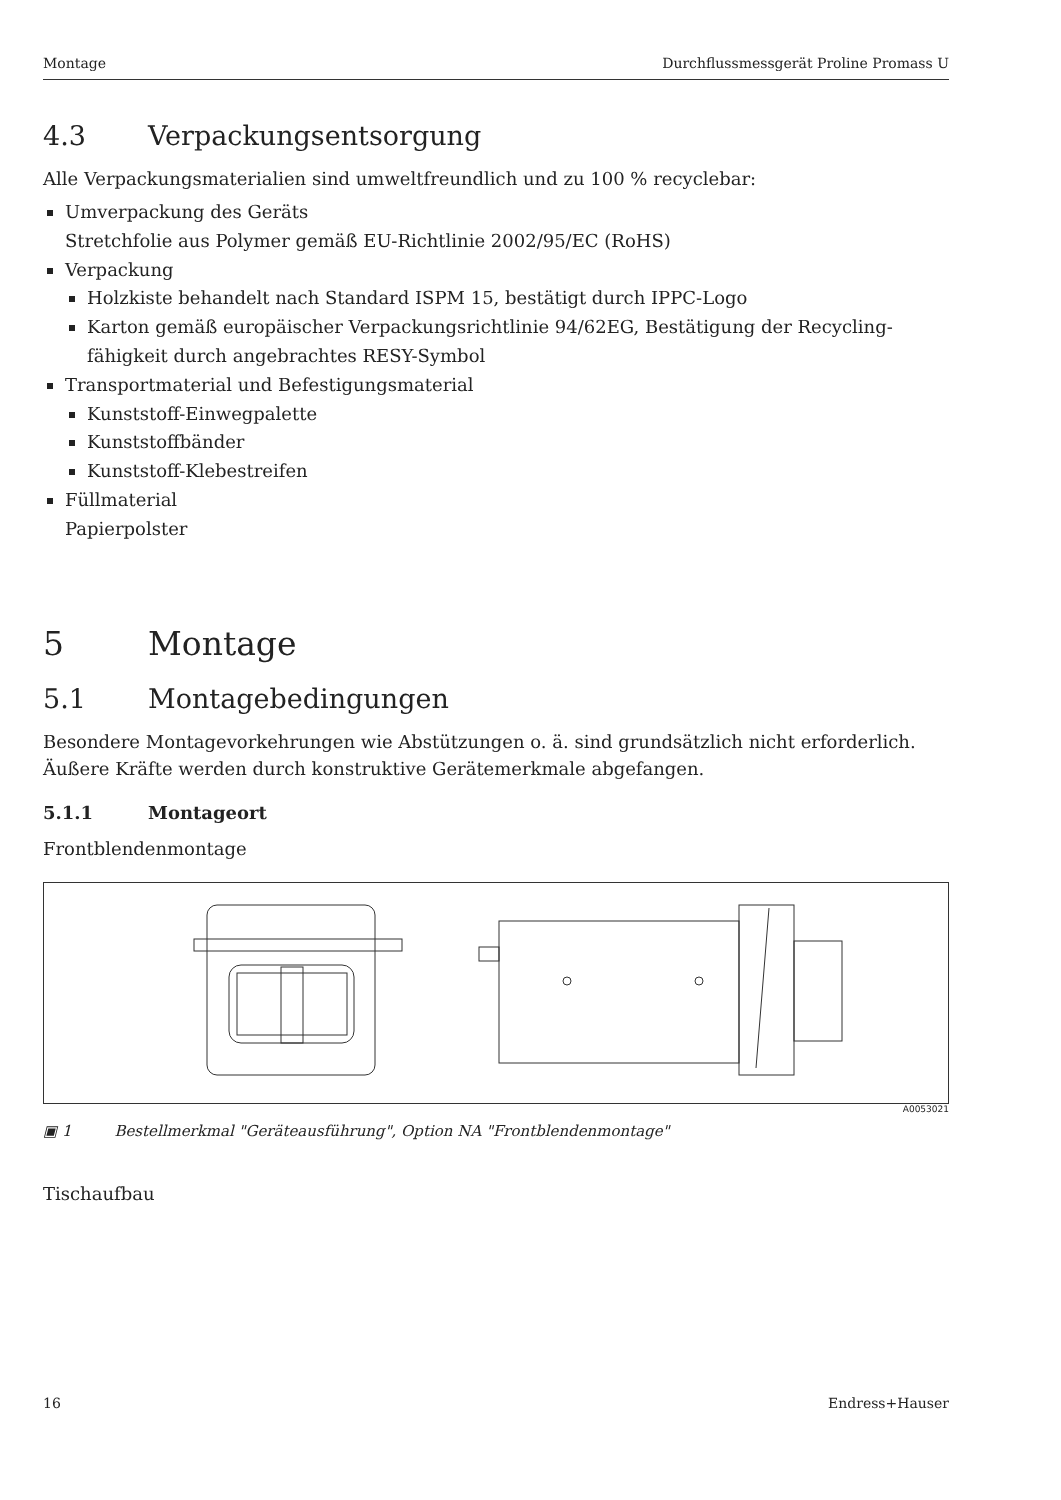Montage Durchflussmessgerät Proline Promass U
4.3 Verpackungsentsorgung
Alle Verpackungsmaterialien sind umweltfreundlich und zu 100 % recyclebar:
Umverpackung des Geräts
Stretchfolie aus Polymer gemäß EU-Richtlinie 2002/95/EC (RoHS)
Verpackung
Holzkiste behandelt nach Standard ISPM 15, bestätigt durch IPPC-Logo
Karton gemäß europäischer Verpackungsrichtlinie 94/62EG, Bestätigung der Recycling-fähigkeit durch angebrachtes RESY-Symbol
Transportmaterial und Befestigungsmaterial
Kunststoff-Einwegpalette
Kunststoffbänder
Kunststoff-Klebestreifen
Füllmaterial
Papierpolster
5 Montage
5.1 Montagebedingungen
Besondere Montagevorkehrungen wie Abstützungen o. ä. sind grundsätzlich nicht erforderlich. Äußere Kräfte werden durch konstruktive Gerätemerkmale abgefangen.
5.1.1 Montageort
Frontblendenmontage
A0053021
▣ 1 Bestellmerkmal "Geräteausführung", Option NA "Frontblendenmontage"
Tischaufbau
16 Endress+Hauser